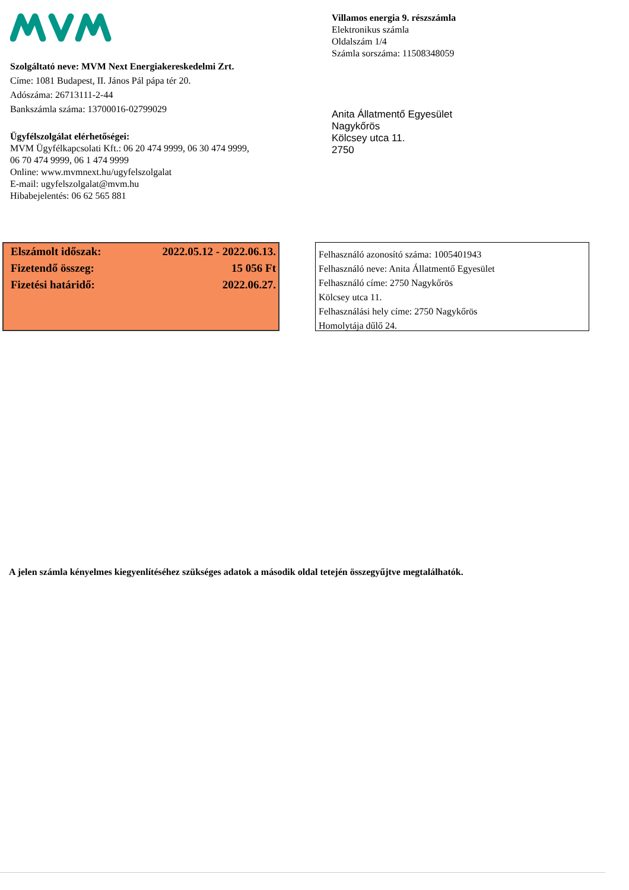Szolgáltató neve: MVM Next Energiakereskedelmi Zrt.
Címe: 1081 Budapest, II. János Pál pápa tér 20.
Adószáma: 26713111-2-44
Bankszámla száma: 13700016-02799029
Ügyfélszolgálat elérhetőségei:
MVM Ügyfélkapcsolati Kft.: 06 20 474 9999, 06 30 474 9999,
06 70 474 9999, 06 1 474 9999
Online: www.mvmnext.hu/ugyfelszolgalat
E-mail: ugyfelszolgalat@mvm.hu
Hibabejelentés: 06 62 565 881
Villamos energia 9. részszámla
Elektronikus számla
Oldalszám 1/4
Számla sorszáma: 11508348059
Anita Állatmentő Egyesület
Nagykőrös
Kölcsey utca 11.
2750
| Elszámolt időszak: | 2022.05.12 - 2022.06.13. |
| Fizetendő összeg: | 15 056 Ft |
| Fizetési határidő: | 2022.06.27. |
Felhasználó azonosító száma: 1005401943
Felhasználó neve: Anita Állatmentő Egyesület
Felhasználó címe: 2750 Nagykőrös
Kölcsey utca 11.
Felhasználási hely címe: 2750 Nagykőrös
Homolytája dűlő 24.
A jelen számla kényelmes kiegyenlítéséhez szükséges adatok a második oldal tetején összegyűjtve megtalálhatók.